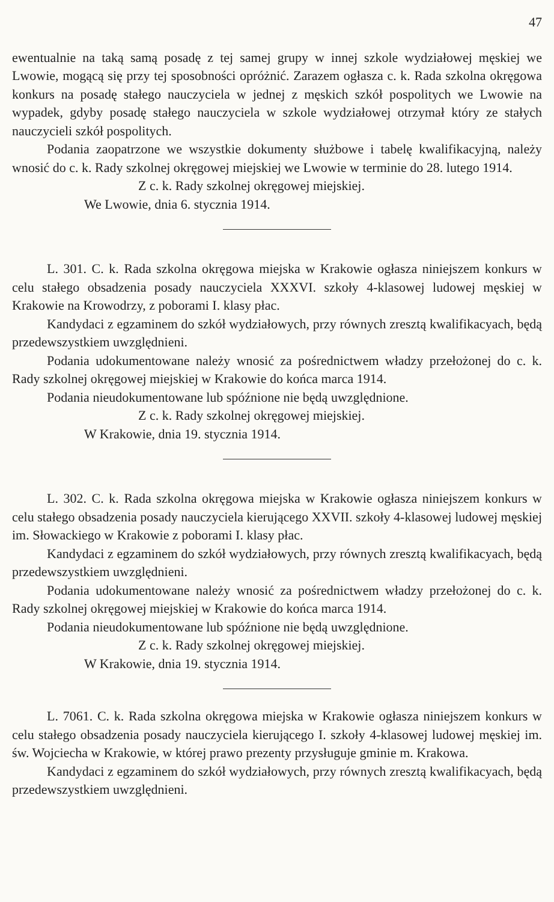47
ewentualnie na taką samą posadę z tej samej grupy w innej szkole wydziałowej męskiej we Lwowie, mogącą się przy tej sposobności opróżnić. Zarazem ogłasza c. k. Rada szkolna okręgowa konkurs na posadę stałego nauczyciela w jednej z męskich szkół pospolitych we Lwowie na wypadek, gdyby posadę stałego nauczyciela w szkole wydziałowej otrzymał który ze stałych nauczycieli szkół pospolitych.
Podania zaopatrzone we wszystkie dokumenty służbowe i tabelę kwalifikacyjną, należy wnosić do c. k. Rady szkolnej okręgowej miejskiej we Lwowie w terminie do 28. lutego 1914.
Z c. k. Rady szkolnej okręgowej miejskiej.
We Lwowie, dnia 6. stycznia 1914.
L. 301. C. k. Rada szkolna okręgowa miejska w Krakowie ogłasza niniejszem konkurs w celu stałego obsadzenia posady nauczyciela XXXVI. szkoły 4-klasowej ludowej męskiej w Krakowie na Krowodrzy, z poborami I. klasy płac.
Kandydaci z egzaminem do szkół wydziałowych, przy równych zresztą kwalifikacyach, będą przedewszystkiem uwzględnieni.
Podania udokumentowane należy wnosić za pośrednictwem władzy przełożonej do c. k. Rady szkolnej okręgowej miejskiej w Krakowie do końca marca 1914.
Podania nieudokumentowane lub spóźnione nie będą uwzględnione.
Z c. k. Rady szkolnej okręgowej miejskiej.
W Krakowie, dnia 19. stycznia 1914.
L. 302. C. k. Rada szkolna okręgowa miejska w Krakowie ogłasza niniejszem konkurs w celu stałego obsadzenia posady nauczyciela kierującego XXVII. szkoły 4-klasowej ludowej męskiej im. Słowackiego w Krakowie z poborami I. klasy płac.
Kandydaci z egzaminem do szkół wydziałowych, przy równych zresztą kwalifikacyach, będą przedewszystkiem uwzględnieni.
Podania udokumentowane należy wnosić za pośrednictwem władzy przełożonej do c. k. Rady szkolnej okręgowej miejskiej w Krakowie do końca marca 1914.
Podania nieudokumentowane lub spóźnione nie będą uwzględnione.
Z c. k. Rady szkolnej okręgowej miejskiej.
W Krakowie, dnia 19. stycznia 1914.
L. 7061. C. k. Rada szkolna okręgowa miejska w Krakowie ogłasza niniejszem konkurs w celu stałego obsadzenia posady nauczyciela kierującego I. szkoły 4-klasowej ludowej męskiej im. św. Wojciecha w Krakowie, w której prawo prezenty przysługuje gminie m. Krakowa.
Kandydaci z egzaminem do szkół wydziałowych, przy równych zresztą kwalifikacyach, będą przedewszystkiem uwzględnieni.